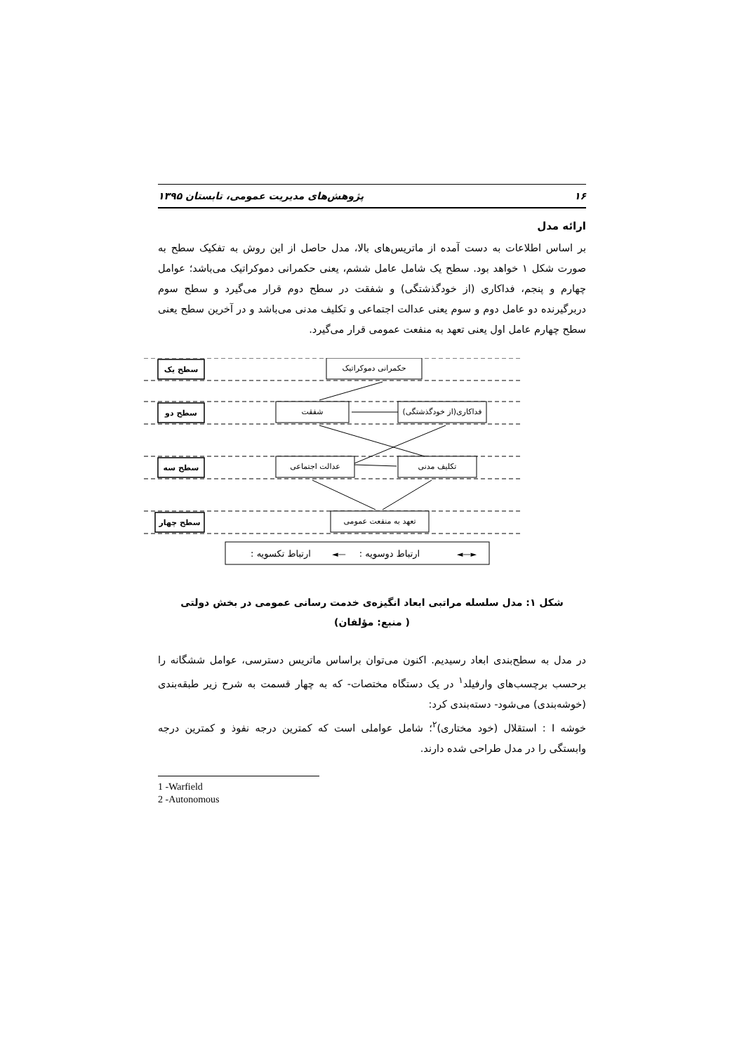۱۶ پژوهش‌های مدیریت عمومی، تابستان ۱۳۹۵
ارائه مدل
بر اساس اطلاعات به دست آمده از ماتریس‌های بالا، مدل حاصل از این روش به تفکیک سطح به صورت شکل ۱ خواهد بود. سطح یک شامل عامل ششم، یعنی حکمرانی دموکراتیک می‌باشد؛ عوامل چهارم و پنجم، فداکاری (از خودگذشتگی) و شفقت در سطح دوم قرار می‌گیرد و سطح سوم دربرگیرنده دو عامل دوم و سوم یعنی عدالت اجتماعی و تکلیف مدنی می‌باشد و در آخرین سطح یعنی سطح چهارم عامل اول یعنی تعهد به منفعت عمومی قرار می‌گیرد.
سطح یک
سطح دو
سطح سه
سطح چهار
حکمرانی دموکراتیک
شفقت
فداکاری(از خودگذشتگی)
عدالت اجتماعی
تکلیف مدنی
تعهد به منفعت عمومی
: ارتباط تکسویه
: ارتباط دوسویه
◄—
◄—►
شکل ۱: مدل سلسله مراتبی ابعاد انگیزه‌ی خدمت رسانی عمومی در بخش دولتی
( منبع: مؤلفان)
در مدل به سطح‌بندی ابعاد رسیدیم. اکنون می‌توان براساس ماتریس دسترسی، عوامل ششگانه را برحسب برچسب‌های وارفیلد<sup>۱</sup> در یک دستگاه مختصات- که به چهار قسمت به شرح زیر طبقه‌بندی (خوشه‌بندی) می‌شود- دسته‌بندی کرد:
خوشه I : استقلال (خود مختاری)<sup>۲</sup>؛ شامل عواملی است که کمترین درجه نفوذ و کمترین درجه وابستگی را در مدل طراحی شده دارند.
1 -Warfield
2 -Autonomous